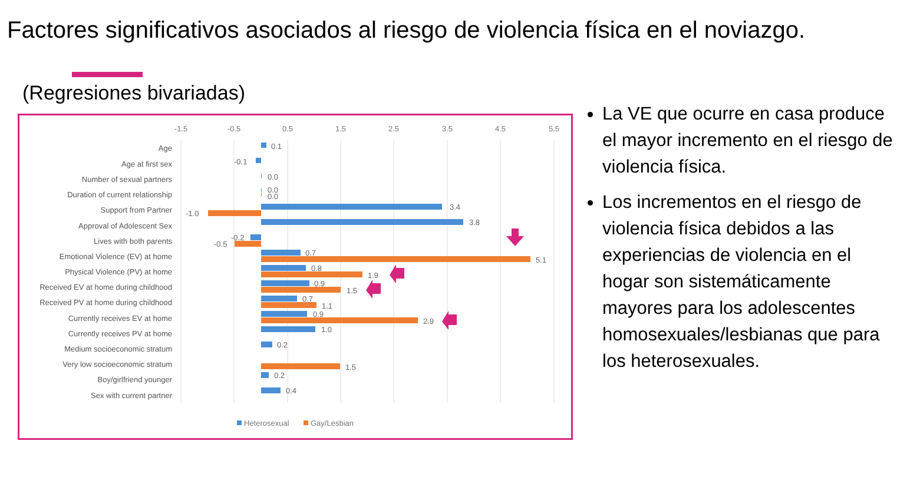Factores significativos asociados al riesgo de violencia física en el noviazgo.
(Regresiones bivariadas)
-1.5
-0.5
0.5
1.5
2.5
3.5
4.5
5.5
Age
Age at first sex
Number of sexual partners
Duration of current relationship
Support from Partner
Approval of Adolescent Sex
Lives with both parents
Emotional Violence (EV) at home
Physical Violence (PV) at home
Received EV at home during childhood
Received PV at home during childhood
Currently receives EV at home
Currently receives PV at home
Medium socioeconomic stratum
Very low socioeconomic stratum
Boy/girlfriend younger
Sex with current partner
0.1
-0.1
0.0
0.0
0.0
3.4
-1.0
3.8
-0.2
-0.5
0.7
5.1
0.8
1.9
0.9
1.5
0.7
1.1
0.9
2.9
1.0
0.2
1.5
0.2
0.4
Heterosexual
Gay/Lesbian
La VE que ocurre en casa produce el mayor incremento en el riesgo de violencia física.
Los incrementos en el riesgo de violencia física debidos a las experiencias de violencia en el hogar son sistemáticamente mayores para los adolescentes homosexuales/lesbianas que para los heterosexuales.